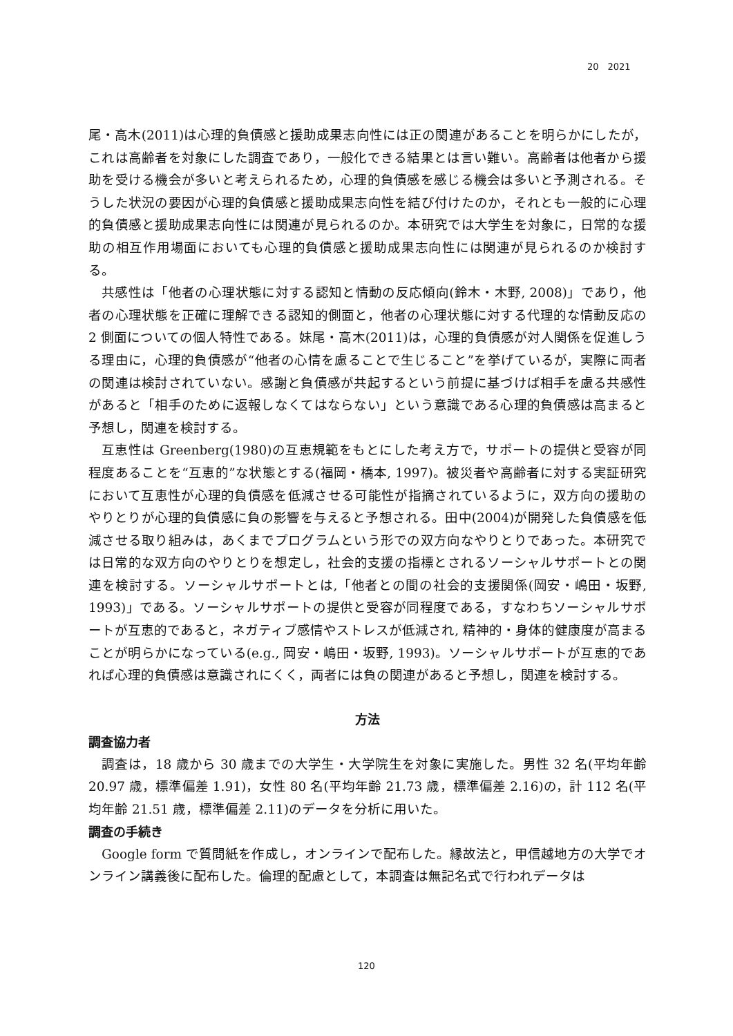20　2021
尾・高木(2011)は心理的負債感と援助成果志向性には正の関連があることを明らかにしたが，これは高齢者を対象にした調査であり，一般化できる結果とは言い難い。高齢者は他者から援助を受ける機会が多いと考えられるため，心理的負債感を感じる機会は多いと予測される。そうした状況の要因が心理的負債感と援助成果志向性を結び付けたのか，それとも一般的に心理的負債感と援助成果志向性には関連が見られるのか。本研究では大学生を対象に，日常的な援助の相互作用場面においても心理的負債感と援助成果志向性には関連が見られるのか検討する。
共感性は「他者の心理状態に対する認知と情動の反応傾向(鈴木・木野, 2008)」であり，他者の心理状態を正確に理解できる認知的側面と，他者の心理状態に対する代理的な情動反応の 2 側面についての個人特性である。妹尾・高木(2011)は，心理的負債感が対人関係を促進しうる理由に，心理的負債感が“他者の心情を慮ることで生じること”を挙げているが，実際に両者の関連は検討されていない。感謝と負債感が共起するという前提に基づけば相手を慮る共感性があると「相手のために返報しなくてはならない」という意識である心理的負債感は高まると予想し，関連を検討する。
互恵性は Greenberg(1980)の互恵規範をもとにした考え方で，サポートの提供と受容が同程度あることを“互恵的”な状態とする(福岡・橋本, 1997)。被災者や高齢者に対する実証研究において互恵性が心理的負債感を低減させる可能性が指摘されているように，双方向の援助のやりとりが心理的負債感に負の影響を与えると予想される。田中(2004)が開発した負債感を低減させる取り組みは，あくまでプログラムという形での双方向なやりとりであった。本研究では日常的な双方向のやりとりを想定し，社会的支援の指標とされるソーシャルサポートとの関連を検討する。ソーシャルサポートとは,「他者との間の社会的支援関係(岡安・嶋田・坂野, 1993)」である。ソーシャルサポートの提供と受容が同程度である，すなわちソーシャルサポートが互恵的であると，ネガティブ感情やストレスが低減され, 精神的・身体的健康度が高まることが明らかになっている(e.g., 岡安・嶋田・坂野, 1993)。ソーシャルサポートが互恵的であれば心理的負債感は意識されにくく，両者には負の関連があると予想し，関連を検討する。
方法
調査協力者
調査は，18 歳から 30 歳までの大学生・大学院生を対象に実施した。男性 32 名(平均年齢 20.97 歳，標準偏差 1.91)，女性 80 名(平均年齢 21.73 歳，標準偏差 2.16)の，計 112 名(平均年齢 21.51 歳，標準偏差 2.11)のデータを分析に用いた。
調査の手続き
Google form で質問紙を作成し，オンラインで配布した。縁故法と，甲信越地方の大学でオンライン講義後に配布した。倫理的配慮として，本調査は無記名式で行われデータは
120